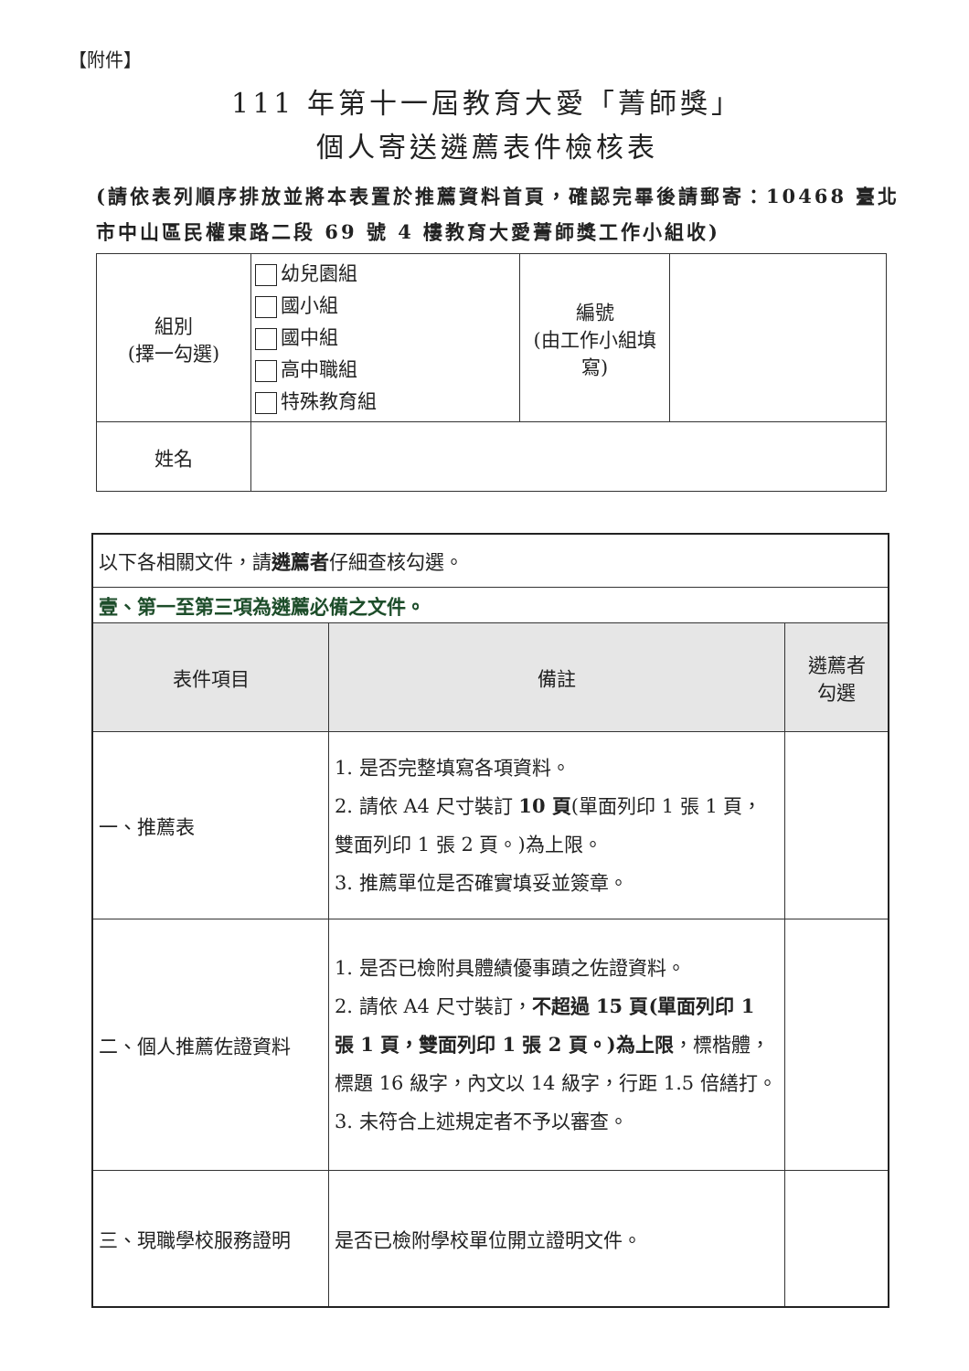【附件】
111 年第十一屆教育大愛「菁師獎」
個人寄送遴薦表件檢核表
(請依表列順序排放並將本表置於推薦資料首頁，確認完畢後請郵寄：10468 臺北市中山區民權東路二段 69 號 4 樓教育大愛菁師獎工作小組收)
| 組別 (擇一勾選) | 幼兒園組 國小組 國中組 高中職組 特殊教育組 | 編號 (由工作小組填寫) | |
| 姓名 | | | |
| 以下各相關文件，請 遴薦者 仔細查核勾選。 | | |
| 壹、第一至第三項為遴薦必備之文件。 | | |
| 表件項目 | 備註 | 遴薦者 勾選 |
| 一、推薦表 | 1. 是否完整填寫各項資料。 2. 請依 A4 尺寸裝訂 10 頁 (單面列印 1 張 1 頁，雙面列印 1 張 2 頁。)為上限。 3. 推薦單位是否確實填妥並簽章。 | |
| 二、個人推薦佐證資料 | 1. 是否已檢附具體績優事蹟之佐證資料。 2. 請依 A4 尺寸裝訂， 不超過 15 頁(單面列印 1 張 1 頁，雙面列印 1 張 2 頁。)為上限 ，標楷體，標題 16 級字，內文以 14 級字，行距 1.5 倍繕打。 3. 未符合上述規定者不予以審查。 | |
| 三、現職學校服務證明 | 是否已檢附學校單位開立證明文件。 | |